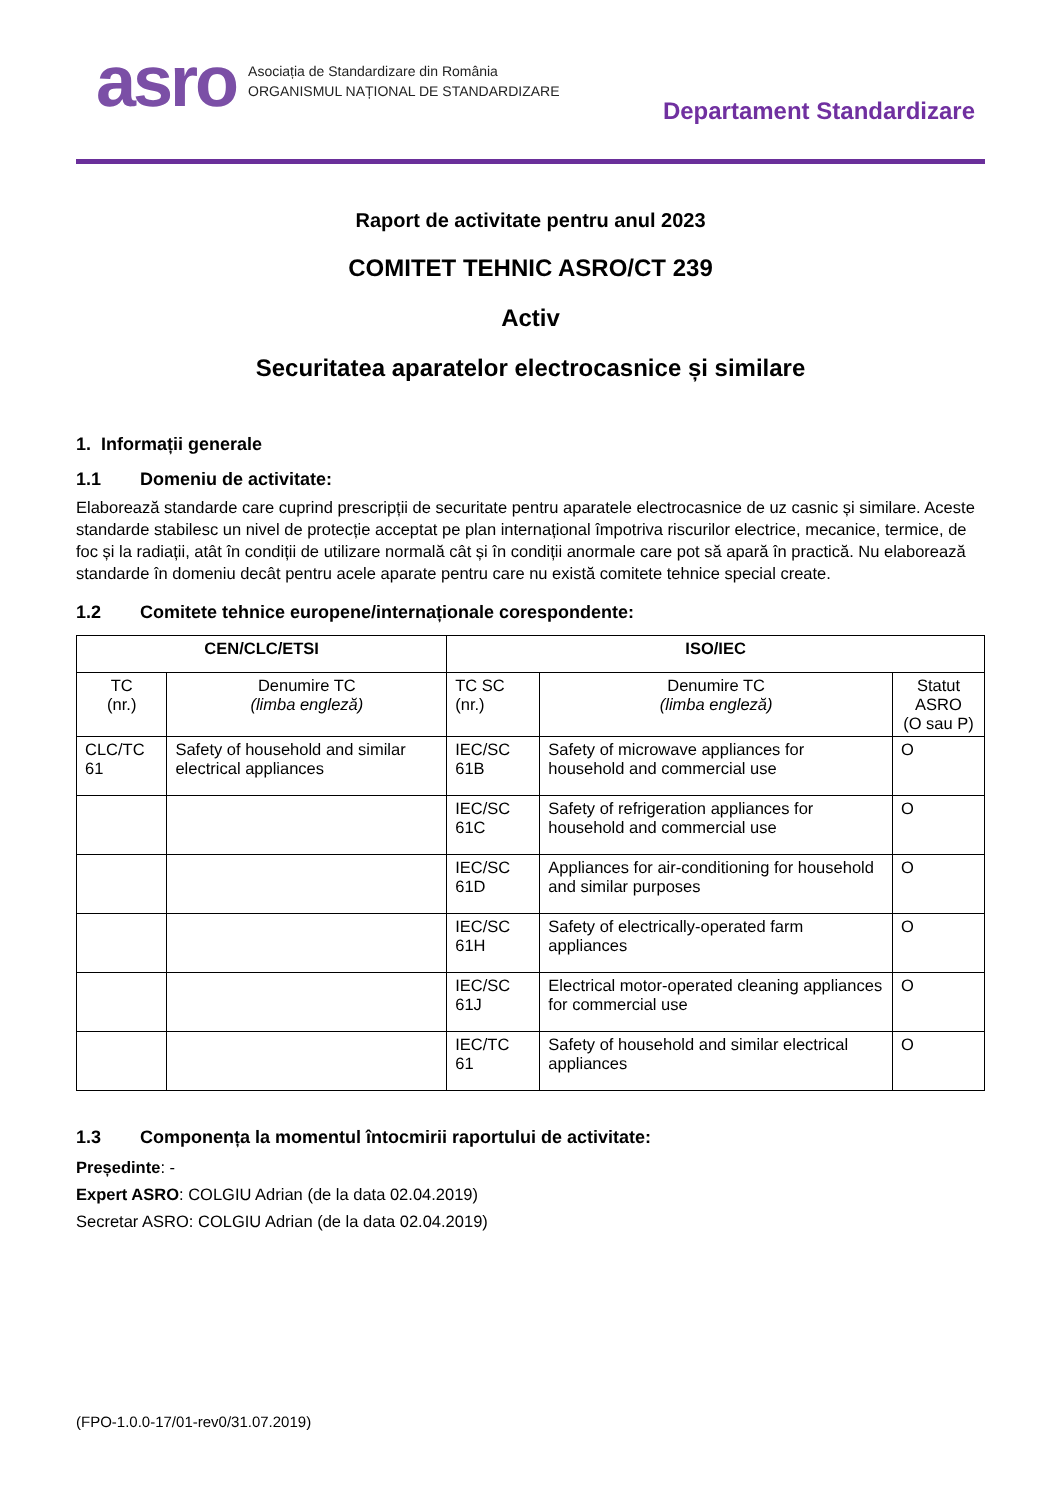asro
Asociația de Standardizare din România
ORGANISMUL NAȚIONAL DE STANDARDIZARE
Departament Standardizare
Raport de activitate pentru anul 2023
COMITET TEHNIC ASRO/CT 239
Activ
Securitatea aparatelor electrocasnice și similare
1. Informații generale
1.1 Domeniu de activitate:
Elaborează standarde care cuprind prescripții de securitate pentru aparatele electrocasnice de uz casnic și similare. Aceste standarde stabilesc un nivel de protecție acceptat pe plan internațional împotriva riscurilor electrice, mecanice, termice, de foc și la radiații, atât în condiții de utilizare normală cât și în condiții anormale care pot să apară în practică. Nu elaborează standarde în domeniu decât pentru acele aparate pentru care nu există comitete tehnice special create.
1.2 Comitete tehnice europene/internaționale corespondente:
| CEN/CLC/ETSI | | ISO/IEC | | |
| --- | --- | --- | --- | --- |
| TC (nr.) | Denumire TC (limba engleză) | TC SC (nr.) | Denumire TC (limba engleză) | Statut ASRO (O sau P) |
| CLC/TC 61 | Safety of household and similar electrical appliances | IEC/SC 61B | Safety of microwave appliances for household and commercial use | O |
| | | IEC/SC 61C | Safety of refrigeration appliances for household and commercial use | O |
| | | IEC/SC 61D | Appliances for air-conditioning for household and similar purposes | O |
| | | IEC/SC 61H | Safety of electrically-operated farm appliances | O |
| | | IEC/SC 61J | Electrical motor-operated cleaning appliances for commercial use | O |
| | | IEC/TC 61 | Safety of household and similar electrical appliances | O |
1.3 Componența la momentul întocmirii raportului de activitate:
Președinte: -
Expert ASRO: COLGIU Adrian (de la data 02.04.2019)
Secretar ASRO: COLGIU Adrian (de la data 02.04.2019)
(FPO-1.0.0-17/01-rev0/31.07.2019)